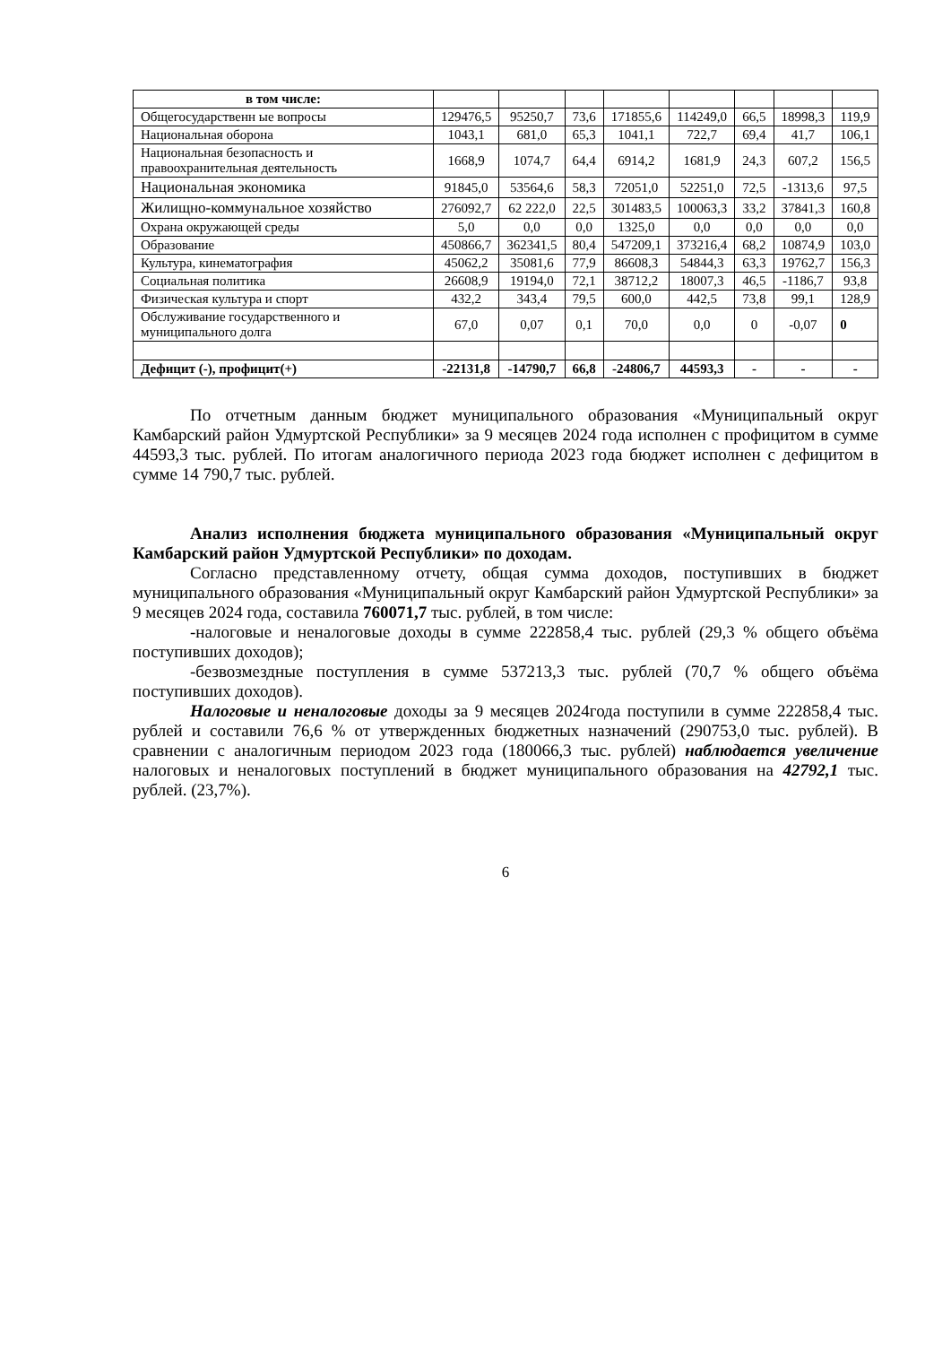| в том числе: | | | | | | | | |
| Общегосударственн ые вопросы | 129476,5 | 95250,7 | 73,6 | 171855,6 | 114249,0 | 66,5 | 18998,3 | 119,9 |
| Национальная оборона | 1043,1 | 681,0 | 65,3 | 1041,1 | 722,7 | 69,4 | 41,7 | 106,1 |
| Национальная безопасность и правоохранительная деятельность | 1668,9 | 1074,7 | 64,4 | 6914,2 | 1681,9 | 24,3 | 607,2 | 156,5 |
| Национальная экономика | 91845,0 | 53564,6 | 58,3 | 72051,0 | 52251,0 | 72,5 | -1313,6 | 97,5 |
| Жилищно-коммунальное хозяйство | 276092,7 | 62 222,0 | 22,5 | 301483,5 | 100063,3 | 33,2 | 37841,3 | 160,8 |
| Охрана окружающей среды | 5,0 | 0,0 | 0,0 | 1325,0 | 0,0 | 0,0 | 0,0 | 0,0 |
| Образование | 450866,7 | 362341,5 | 80,4 | 547209,1 | 373216,4 | 68,2 | 10874,9 | 103,0 |
| Культура, кинематография | 45062,2 | 35081,6 | 77,9 | 86608,3 | 54844,3 | 63,3 | 19762,7 | 156,3 |
| Социальная политика | 26608,9 | 19194,0 | 72,1 | 38712,2 | 18007,3 | 46,5 | -1186,7 | 93,8 |
| Физическая культура и спорт | 432,2 | 343,4 | 79,5 | 600,0 | 442,5 | 73,8 | 99,1 | 128,9 |
| Обслуживание государственного и муниципального долга | 67,0 | 0,07 | 0,1 | 70,0 | 0,0 | 0 | -0,07 | 0 |
| Дефицит (-), профицит(+) | -22131,8 | -14790,7 | 66,8 | -24806,7 | 44593,3 | - | - | - |
По отчетным данным бюджет муниципального образования «Муниципальный округ Камбарский район Удмуртской Республики» за 9 месяцев 2024 года исполнен с профицитом в сумме 44593,3 тыс. рублей. По итогам аналогичного периода 2023 года бюджет исполнен с дефицитом в сумме 14 790,7 тыс. рублей.
Анализ исполнения бюджета муниципального образования «Муниципальный округ Камбарский район Удмуртской Республики» по доходам.
Согласно представленному отчету, общая сумма доходов, поступивших в бюджет муниципального образования «Муниципальный округ Камбарский район Удмуртской Республики» за 9 месяцев 2024 года, составила 760071,7 тыс. рублей, в том числе:
-налоговые и неналоговые доходы в сумме 222858,4 тыс. рублей (29,3 % общего объёма поступивших доходов);
-безвозмездные поступления в сумме 537213,3 тыс. рублей (70,7 % общего объёма поступивших доходов).
Налоговые и неналоговые доходы за 9 месяцев 2024года поступили в сумме 222858,4 тыс. рублей и составили 76,6 % от утвержденных бюджетных назначений (290753,0 тыс. рублей). В сравнении с аналогичным периодом 2023 года (180066,3 тыс. рублей) наблюдается увеличение налоговых и неналоговых поступлений в бюджет муниципального образования на 42792,1 тыс. рублей. (23,7%).
6